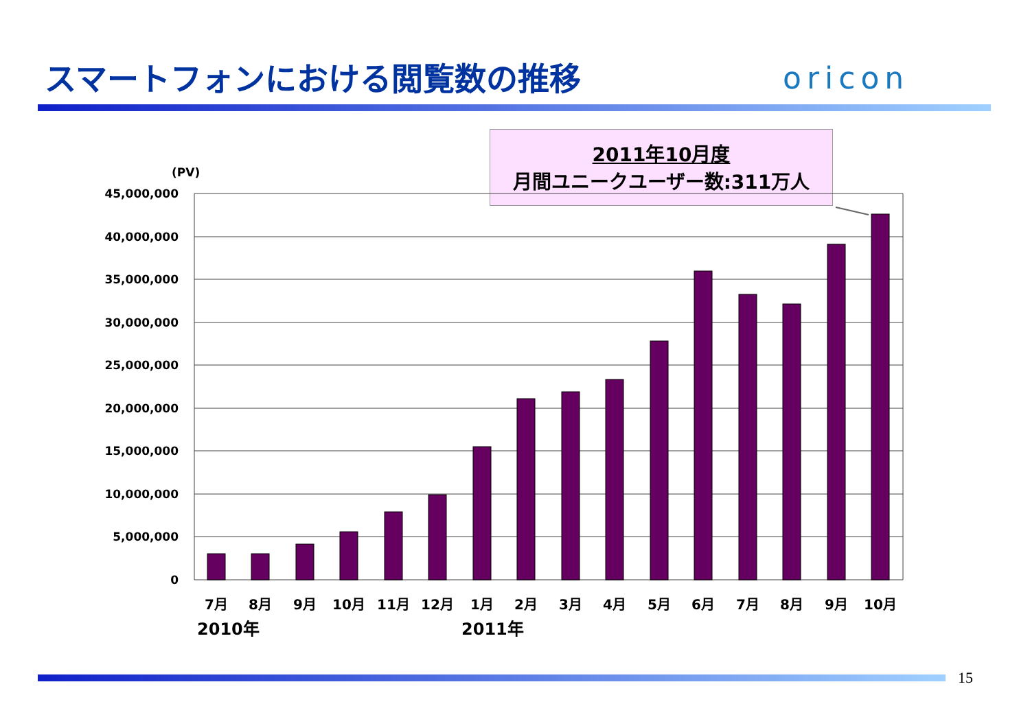スマートフォンにおける閲覧数の推移 oricon
2011年10月度
月間ユニークユーザー数:311万人
(PV)
45,000,000
40,000,000
35,000,000
30,000,000
25,000,000
20,000,000
15,000,000
10,000,000
5,000,000
0
7月
8月
9月
10月
11月
12月
1月
2月
3月
4月
5月
6月
7月
8月
9月
10月
2010年
2011年
15